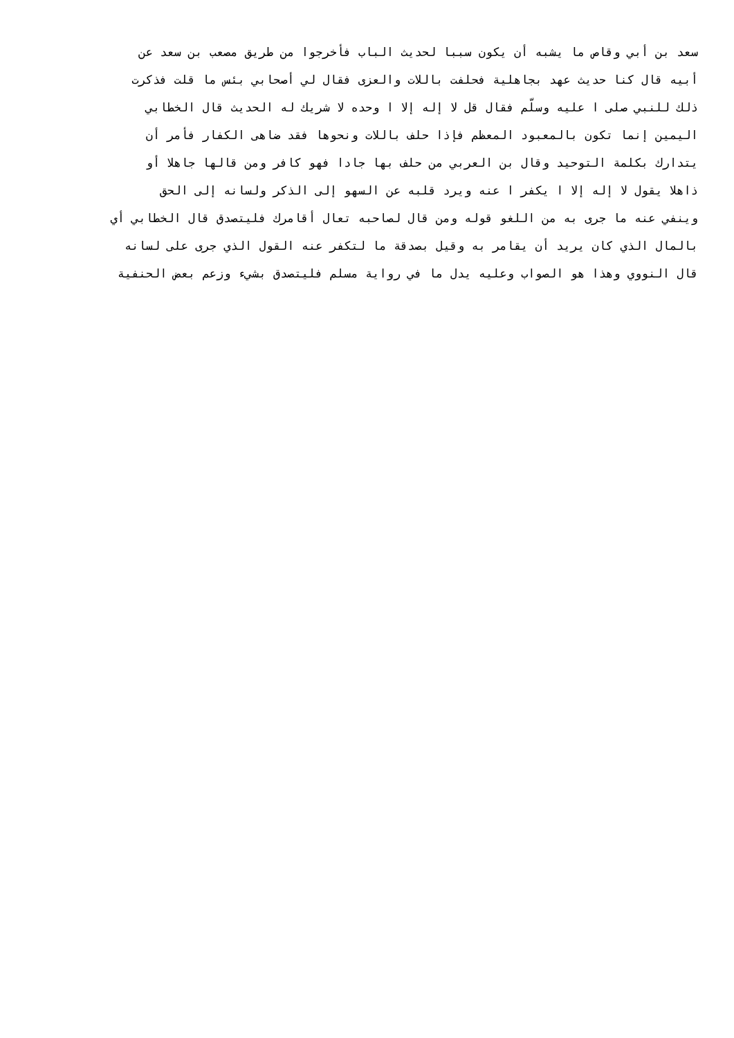سعد بن أبي وقاص ما يشبه أن يكون سببا لحديث الباب فأخرجوا من طريق مصعب بن سعد عن
أبيه قال كنا حديث عهد بجاهلية فحلفت باللات والعزى فقال لي أصحابي بئس ما قلت فذكرت
ذلك للنبي صلى ا عليه وسلّم فقال قل لا إله إلا ا وحده لا شريك له الحديث قال الخطابي
اليمين إنما تكون بالمعبود المعظم فإذا حلف باللات ونحوها فقد ضاهى الكفار فأمر أن
يتدارك بكلمة التوحيد وقال بن العربي من حلف بها جادا فهو كافر ومن قالها جاهلا أو
ذاهلا يقول لا إله إلا ا يكفر ا عنه ويرد قلبه عن السهو إلى الذكر ولسانه إلى الحق
وينفي عنه ما جرى به من اللغو قوله ومن قال لصاحبه تعال أقامرك فليتصدق قال الخطابي أي
بالمال الذي كان يريد أن يقامر به وقيل بصدقة ما لتكفر عنه القول الذي جرى على لسانه
قال النووي وهذا هو الصواب وعليه يدل ما في رواية مسلم فليتصدق بشيء وزعم بعض الحنفية